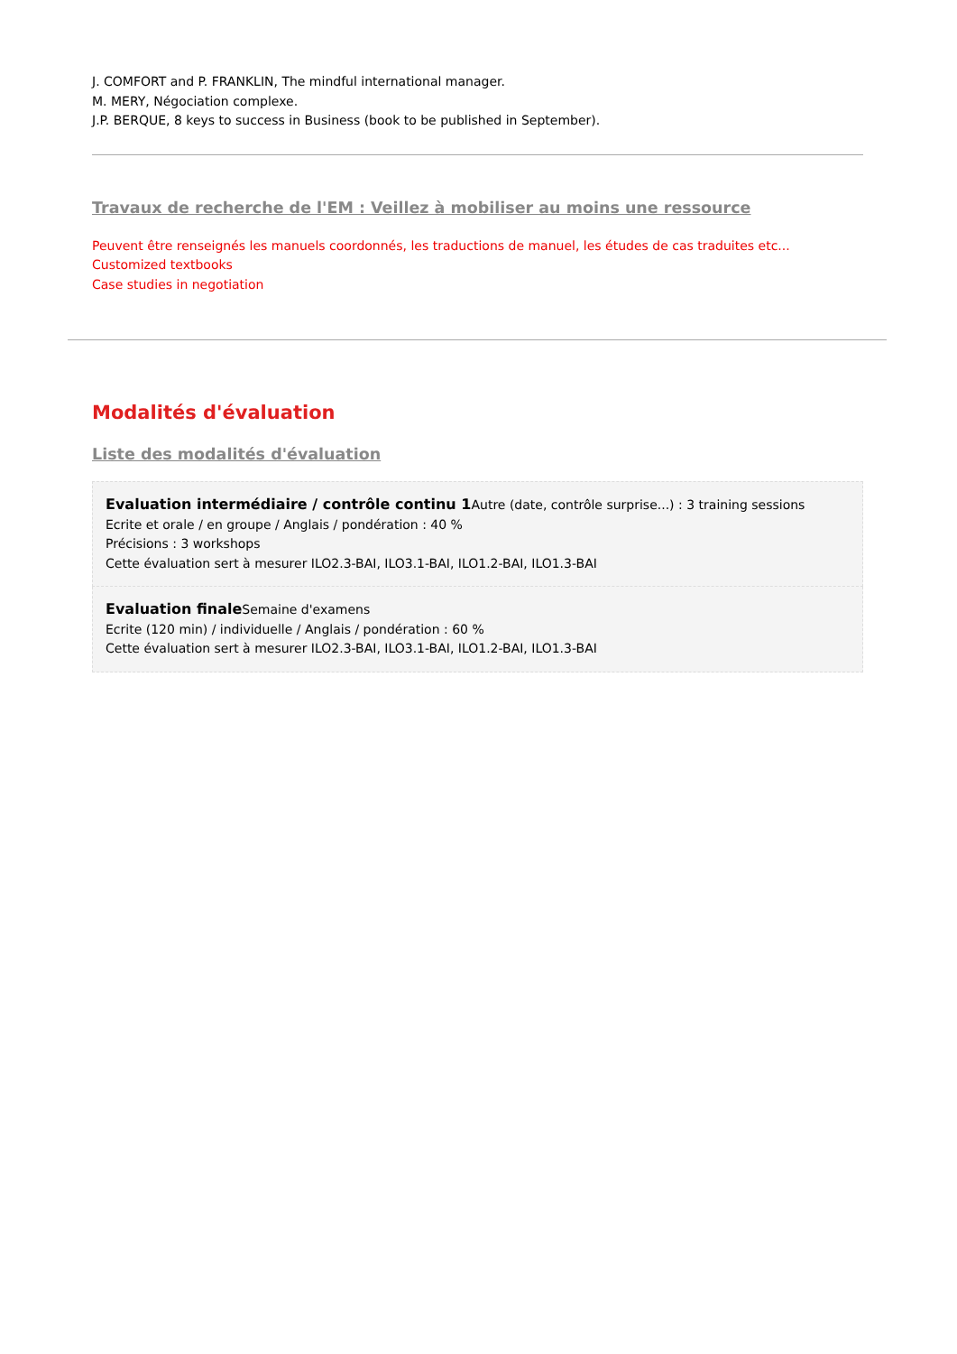J. COMFORT and P. FRANKLIN, The mindful international manager.
M. MERY, Négociation complexe.
J.P. BERQUE, 8 keys to success in Business (book to be published in September).
Travaux de recherche de l'EM : Veillez à mobiliser au moins une ressource
Peuvent être renseignés les manuels coordonnés, les traductions de manuel, les études de cas traduites etc...
Customized textbooks
Case studies in negotiation
Modalités d'évaluation
Liste des modalités d'évaluation
Evaluation intermédiaire / contrôle continu 1 Autre (date, contrôle surprise...) : 3 training sessions
Ecrite et orale / en groupe / Anglais / pondération : 40 %
Précisions : 3 workshops
Cette évaluation sert à mesurer ILO2.3-BAI, ILO3.1-BAI, ILO1.2-BAI, ILO1.3-BAI
Evaluation finale Semaine d'examens
Ecrite (120 min) / individuelle / Anglais / pondération : 60 %
Cette évaluation sert à mesurer ILO2.3-BAI, ILO3.1-BAI, ILO1.2-BAI, ILO1.3-BAI